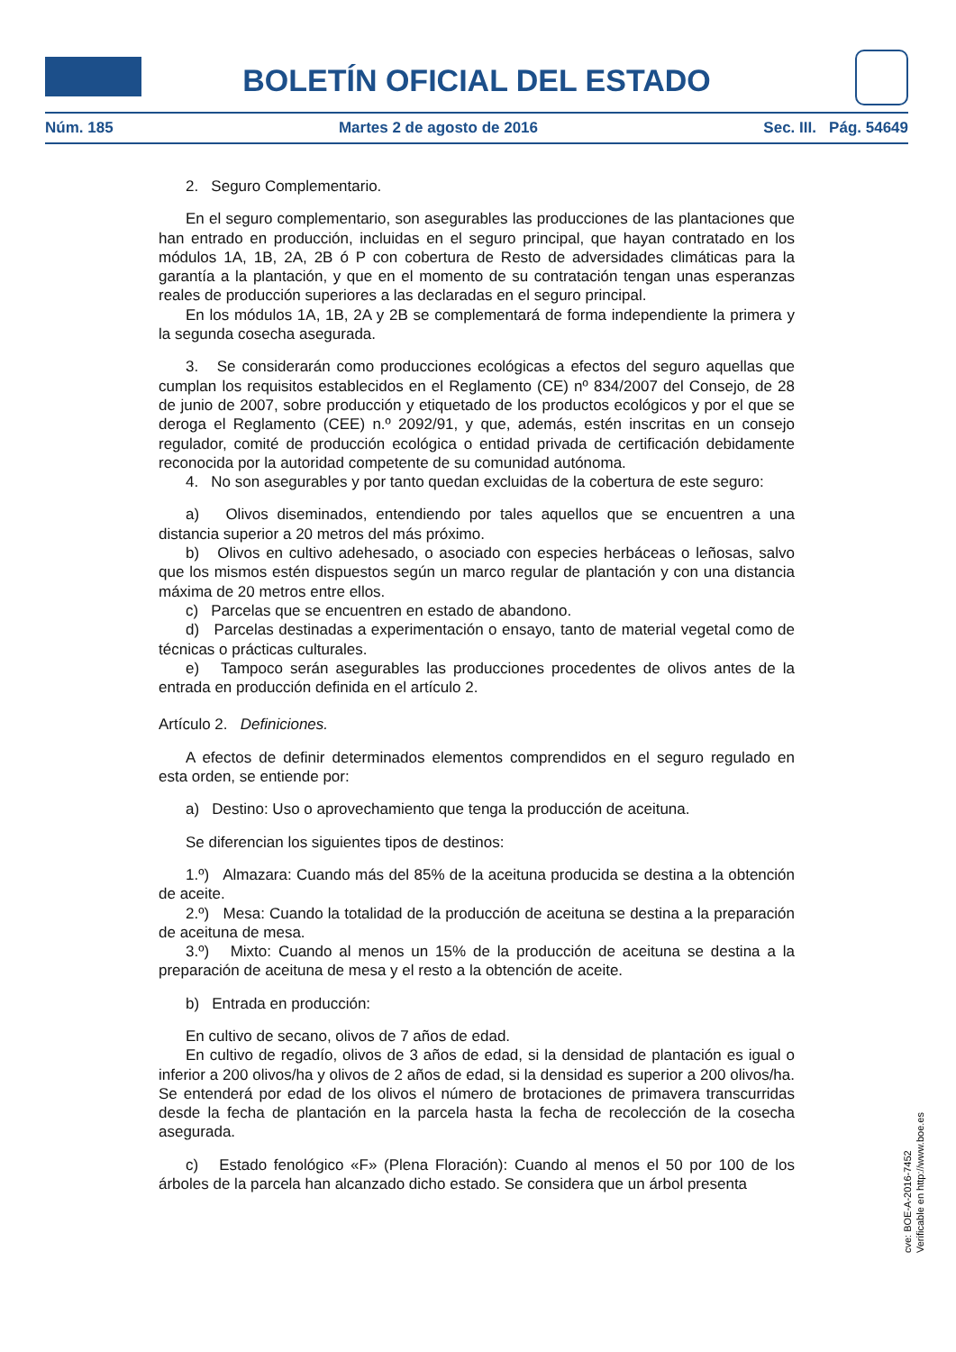BOLETÍN OFICIAL DEL ESTADO
Núm. 185 Martes 2 de agosto de 2016 Sec. III. Pág. 54649
2. Seguro Complementario.
En el seguro complementario, son asegurables las producciones de las plantaciones que han entrado en producción, incluidas en el seguro principal, que hayan contratado en los módulos 1A, 1B, 2A, 2B ó P con cobertura de Resto de adversidades climáticas para la garantía a la plantación, y que en el momento de su contratación tengan unas esperanzas reales de producción superiores a las declaradas en el seguro principal.
En los módulos 1A, 1B, 2A y 2B se complementará de forma independiente la primera y la segunda cosecha asegurada.
3. Se considerarán como producciones ecológicas a efectos del seguro aquellas que cumplan los requisitos establecidos en el Reglamento (CE) nº 834/2007 del Consejo, de 28 de junio de 2007, sobre producción y etiquetado de los productos ecológicos y por el que se deroga el Reglamento (CEE) n.º 2092/91, y que, además, estén inscritas en un consejo regulador, comité de producción ecológica o entidad privada de certificación debidamente reconocida por la autoridad competente de su comunidad autónoma.
4. No son asegurables y por tanto quedan excluidas de la cobertura de este seguro:
a) Olivos diseminados, entendiendo por tales aquellos que se encuentren a una distancia superior a 20 metros del más próximo.
b) Olivos en cultivo adehesado, o asociado con especies herbáceas o leñosas, salvo que los mismos estén dispuestos según un marco regular de plantación y con una distancia máxima de 20 metros entre ellos.
c) Parcelas que se encuentren en estado de abandono.
d) Parcelas destinadas a experimentación o ensayo, tanto de material vegetal como de técnicas o prácticas culturales.
e) Tampoco serán asegurables las producciones procedentes de olivos antes de la entrada en producción definida en el artículo 2.
Artículo 2. Definiciones.
A efectos de definir determinados elementos comprendidos en el seguro regulado en esta orden, se entiende por:
a) Destino: Uso o aprovechamiento que tenga la producción de aceituna.
Se diferencian los siguientes tipos de destinos:
1.º) Almazara: Cuando más del 85% de la aceituna producida se destina a la obtención de aceite.
2.º) Mesa: Cuando la totalidad de la producción de aceituna se destina a la preparación de aceituna de mesa.
3.º) Mixto: Cuando al menos un 15% de la producción de aceituna se destina a la preparación de aceituna de mesa y el resto a la obtención de aceite.
b) Entrada en producción:
En cultivo de secano, olivos de 7 años de edad.
En cultivo de regadío, olivos de 3 años de edad, si la densidad de plantación es igual o inferior a 200 olivos/ha y olivos de 2 años de edad, si la densidad es superior a 200 olivos/ha. Se entenderá por edad de los olivos el número de brotaciones de primavera transcurridas desde la fecha de plantación en la parcela hasta la fecha de recolección de la cosecha asegurada.
c) Estado fenológico «F» (Plena Floración): Cuando al menos el 50 por 100 de los árboles de la parcela han alcanzado dicho estado. Se considera que un árbol presenta
cve: BOE-A-2016-7452
Verificable en http://www.boe.es